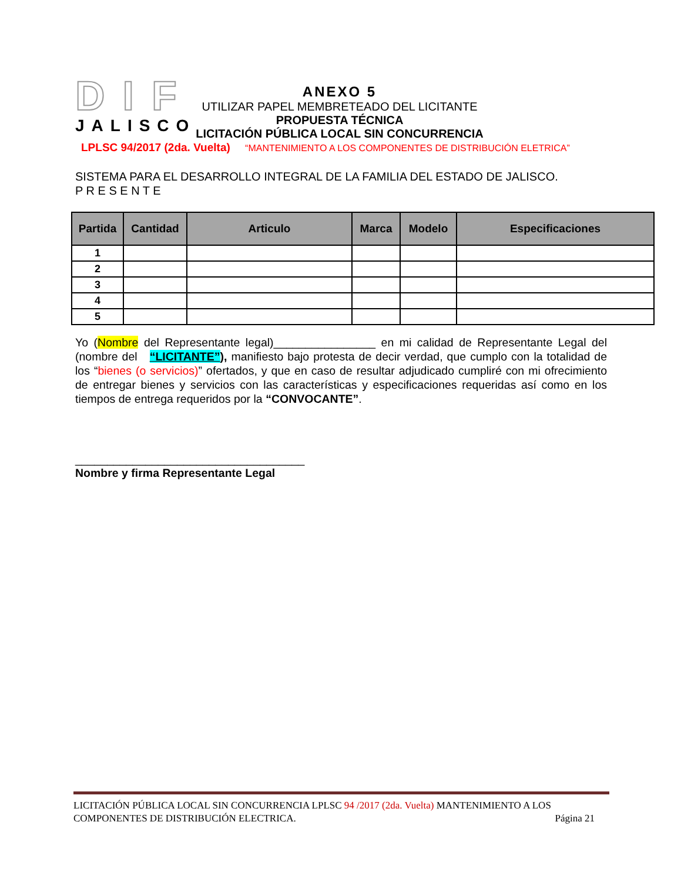DIF
JALISCO
ANEXO 5
UTILIZAR PAPEL MEMBRETEADO DEL LICITANTE
PROPUESTA TÉCNICA
LICITACIÓN PÚBLICA LOCAL SIN CONCURRENCIA
LPLSC 94/2017 (2da. Vuelta) “MANTENIMIENTO A LOS COMPONENTES DE DISTRIBUCIÓN ELETRICA”
SISTEMA PARA EL DESARROLLO INTEGRAL DE LA FAMILIA DEL ESTADO DE JALISCO.
P R E S E N T E
| Partida | Cantidad | Articulo | Marca | Modelo | Especificaciones |
| --- | --- | --- | --- | --- | --- |
| 1 | | | | | |
| 2 | | | | | |
| 3 | | | | | |
| 4 | | | | | |
| 5 | | | | | |
Yo (Nombre del Representante legal)________________ en mi calidad de Representante Legal del (nombre del “LICITANTE”), manifiesto bajo protesta de decir verdad, que cumplo con la totalidad de los “bienes (o servicios)” ofertados, y que en caso de resultar adjudicado cumpliré con mi ofrecimiento de entregar bienes y servicios con las características y especificaciones requeridas así como en los tiempos de entrega requeridos por la “CONVOCANTE”.
____________________________________
Nombre y firma Representante Legal
LICITACIÓN PÚBLICA LOCAL SIN CONCURRENCIA LPLSC 94 /2017 (2da. Vuelta) MANTENIMIENTO A LOS
COMPONENTES DE DISTRIBUCIÓN ELECTRICA. Página 21